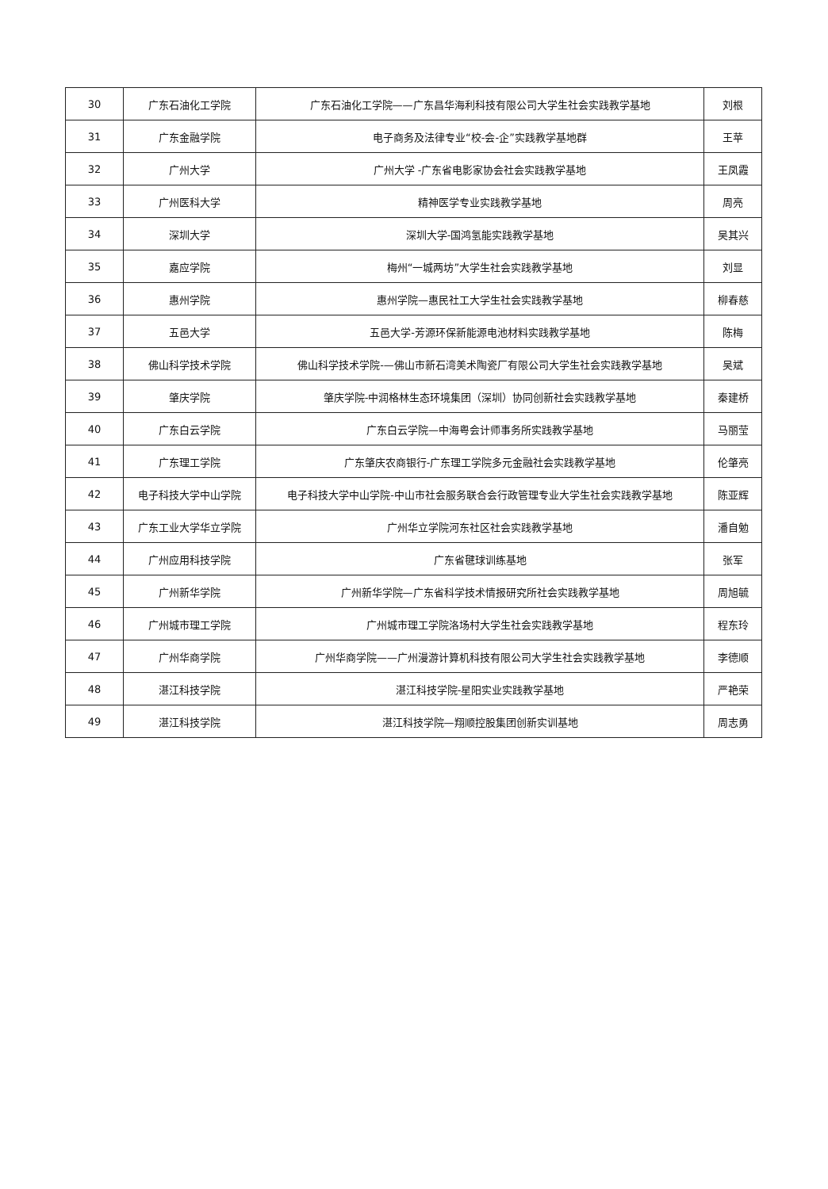| 30 | 广东石油化工学院 | 广东石油化工学院——广东昌华海利科技有限公司大学生社会实践教学基地 | 刘根 |
| 31 | 广东金融学院 | 电子商务及法律专业“校-会-企”实践教学基地群 | 王苹 |
| 32 | 广州大学 | 广州大学 -广东省电影家协会社会实践教学基地 | 王凤霞 |
| 33 | 广州医科大学 | 精神医学专业实践教学基地 | 周亮 |
| 34 | 深圳大学 | 深圳大学-国鸿氢能实践教学基地 | 吴其兴 |
| 35 | 嘉应学院 | 梅州“一城两坊”大学生社会实践教学基地 | 刘显 |
| 36 | 惠州学院 | 惠州学院—惠民社工大学生社会实践教学基地 | 柳春慈 |
| 37 | 五邑大学 | 五邑大学-芳源环保新能源电池材料实践教学基地 | 陈梅 |
| 38 | 佛山科学技术学院 | 佛山科学技术学院-—佛山市新石湾美术陶瓷厂有限公司大学生社会实践教学基地 | 吴斌 |
| 39 | 肇庆学院 | 肇庆学院-中润格林生态环境集团（深圳）协同创新社会实践教学基地 | 秦建桥 |
| 40 | 广东白云学院 | 广东白云学院—中海粤会计师事务所实践教学基地 | 马丽莹 |
| 41 | 广东理工学院 | 广东肇庆农商银行-广东理工学院多元金融社会实践教学基地 | 伦肇亮 |
| 42 | 电子科技大学中山学院 | 电子科技大学中山学院-中山市社会服务联合会行政管理专业大学生社会实践教学基地 | 陈亚辉 |
| 43 | 广东工业大学华立学院 | 广州华立学院河东社区社会实践教学基地 | 潘自勉 |
| 44 | 广州应用科技学院 | 广东省毽球训练基地 | 张军 |
| 45 | 广州新华学院 | 广州新华学院—广东省科学技术情报研究所社会实践教学基地 | 周旭毓 |
| 46 | 广州城市理工学院 | 广州城市理工学院洛场村大学生社会实践教学基地 | 程东玲 |
| 47 | 广州华商学院 | 广州华商学院——广州漫游计算机科技有限公司大学生社会实践教学基地 | 李德顺 |
| 48 | 湛江科技学院 | 湛江科技学院-星阳实业实践教学基地 | 严艳荣 |
| 49 | 湛江科技学院 | 湛江科技学院—翔顺控股集团创新实训基地 | 周志勇 |